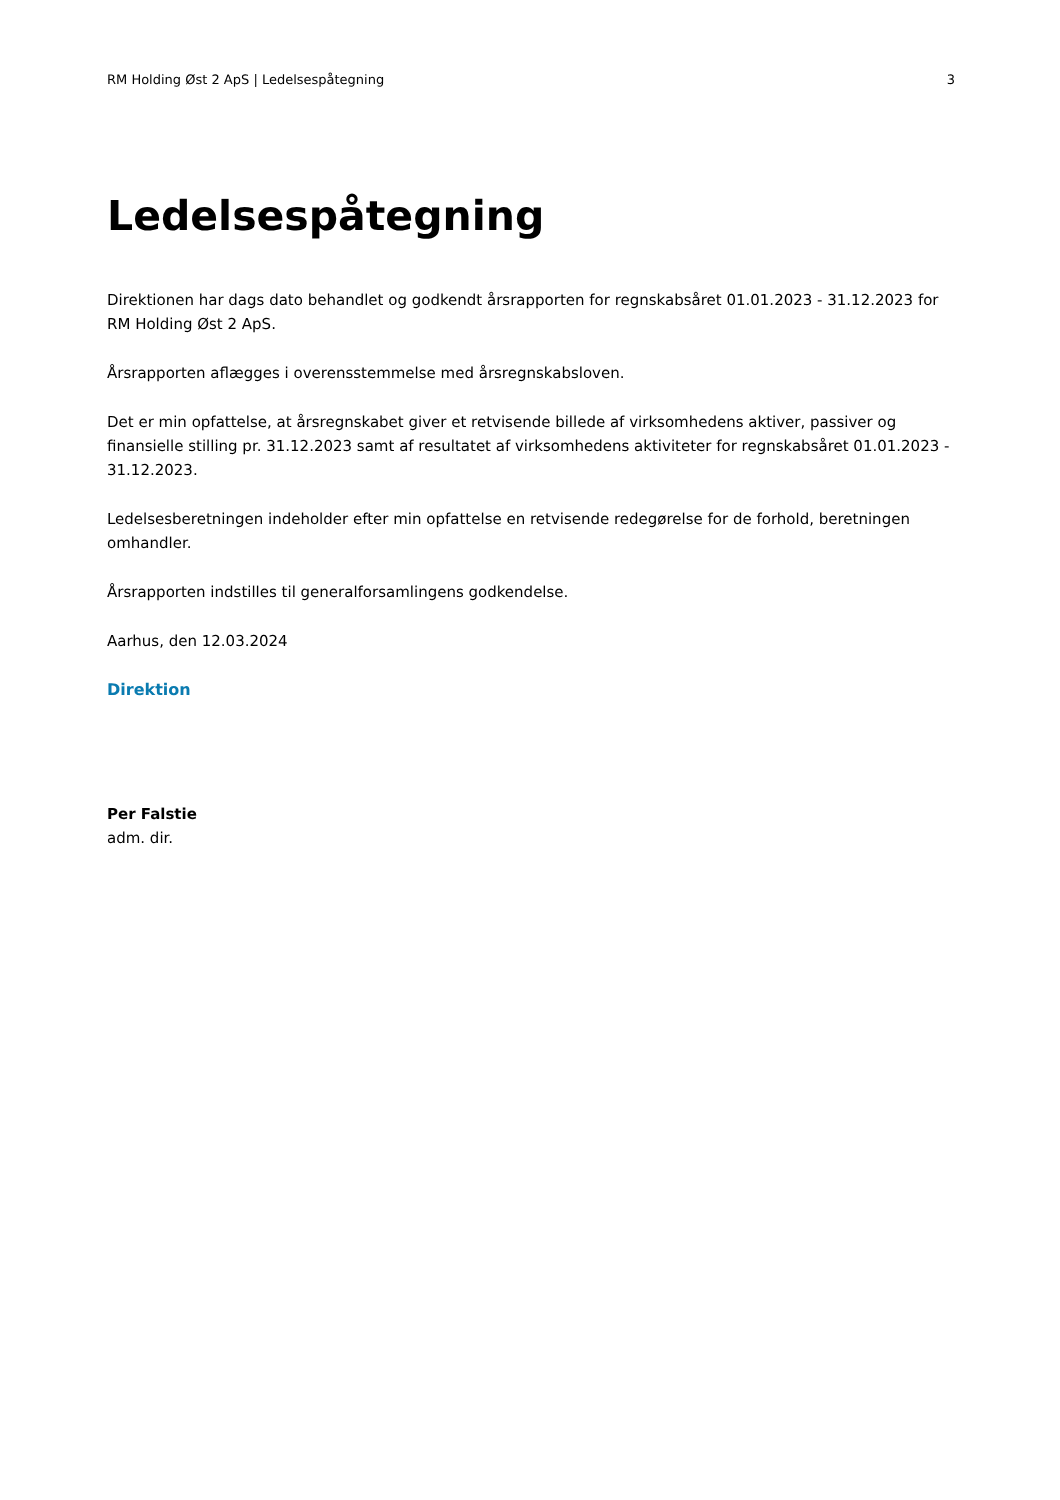RM Holding Øst 2 ApS | Ledelsespåtegning 3
Ledelsespåtegning
Direktionen har dags dato behandlet og godkendt årsrapporten for regnskabsåret 01.01.2023 - 31.12.2023 for RM Holding Øst 2 ApS.
Årsrapporten aflægges i overensstemmelse med årsregnskabsloven.
Det er min opfattelse, at årsregnskabet giver et retvisende billede af virksomhedens aktiver, passiver og finansielle stilling pr. 31.12.2023 samt af resultatet af virksomhedens aktiviteter for regnskabsåret 01.01.2023 - 31.12.2023.
Ledelsesberetningen indeholder efter min opfattelse en retvisende redegørelse for de forhold, beretningen omhandler.
Årsrapporten indstilles til generalforsamlingens godkendelse.
Aarhus, den 12.03.2024
Direktion
Per Falstie
adm. dir.